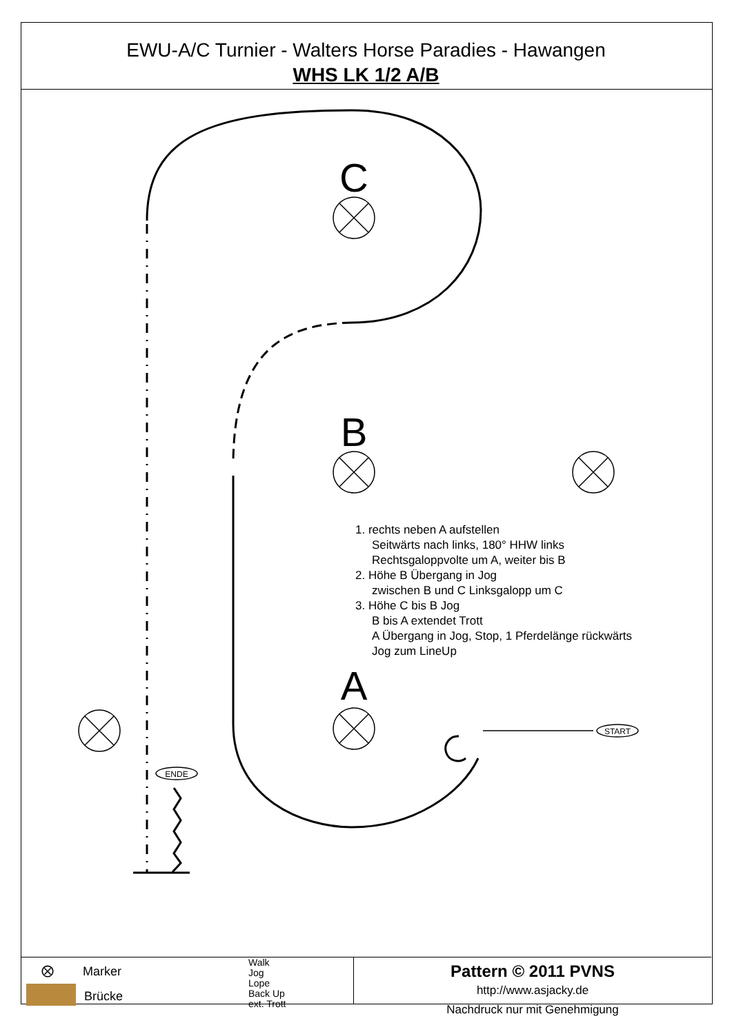EWU-A/C Turnier - Walters Horse Paradies - Hawangen
WHS LK 1/2 A/B
C
B
A
START
ENDE
1. rechts neben A aufstellen
Seitwärts nach links, 180° HHW links
Rechtsgaloppvolte um A, weiter bis B
2. Höhe B Übergang in Jog
zwischen B und C Linksgalopp um C
3. Höhe C bis B Jog
B bis A extendet Trott
A Übergang in Jog, Stop, 1 Pferdelänge rückwärts
Jog zum LineUp
⨂ Marker
Brücke
Walk
Jog
Lope
Back Up
ext. Trott
Pattern © 2011 PVNS
http://www.asjacky.de
Nachdruck nur mit Genehmigung